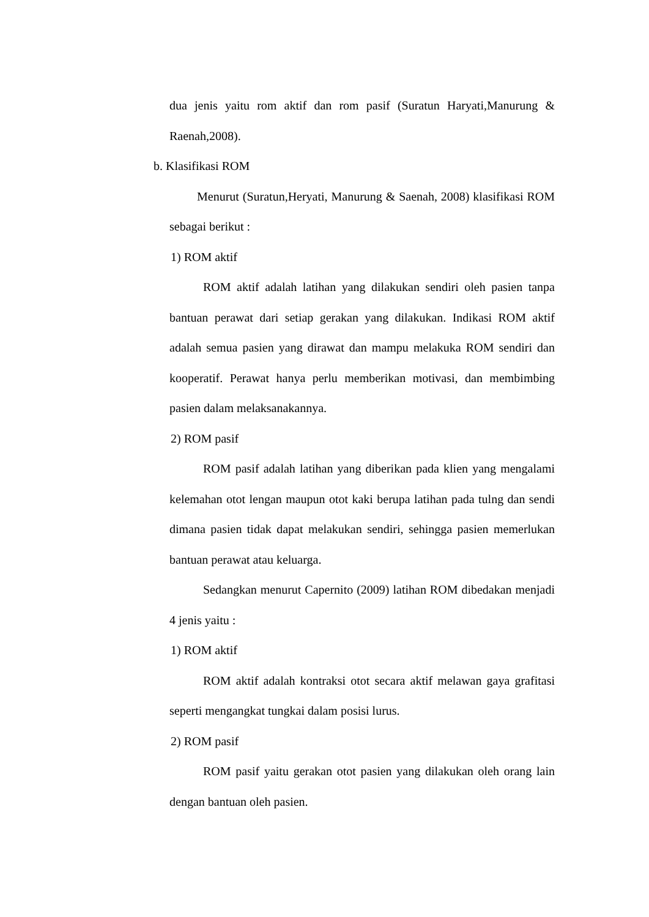dua jenis yaitu rom aktif dan rom pasif (Suratun Haryati,Manurung & Raenah,2008).
b. Klasifikasi ROM
Menurut (Suratun,Heryati, Manurung & Saenah, 2008) klasifikasi ROM sebagai berikut :
1) ROM aktif
ROM aktif adalah latihan yang dilakukan sendiri oleh pasien tanpa bantuan perawat dari setiap gerakan yang dilakukan. Indikasi ROM aktif adalah semua pasien yang dirawat dan mampu melakuka ROM sendiri dan kooperatif. Perawat hanya perlu memberikan motivasi, dan membimbing pasien dalam melaksanakannya.
2) ROM pasif
ROM pasif adalah latihan yang diberikan pada klien yang mengalami kelemahan otot lengan maupun otot kaki berupa latihan pada tulng dan sendi dimana pasien tidak dapat melakukan sendiri, sehingga pasien memerlukan bantuan perawat atau keluarga.
Sedangkan menurut Capernito (2009) latihan ROM dibedakan menjadi 4 jenis yaitu :
1) ROM aktif
ROM aktif adalah kontraksi otot secara aktif melawan gaya grafitasi seperti mengangkat tungkai dalam posisi lurus.
2) ROM pasif
ROM pasif yaitu gerakan otot pasien yang dilakukan oleh orang lain dengan bantuan oleh pasien.